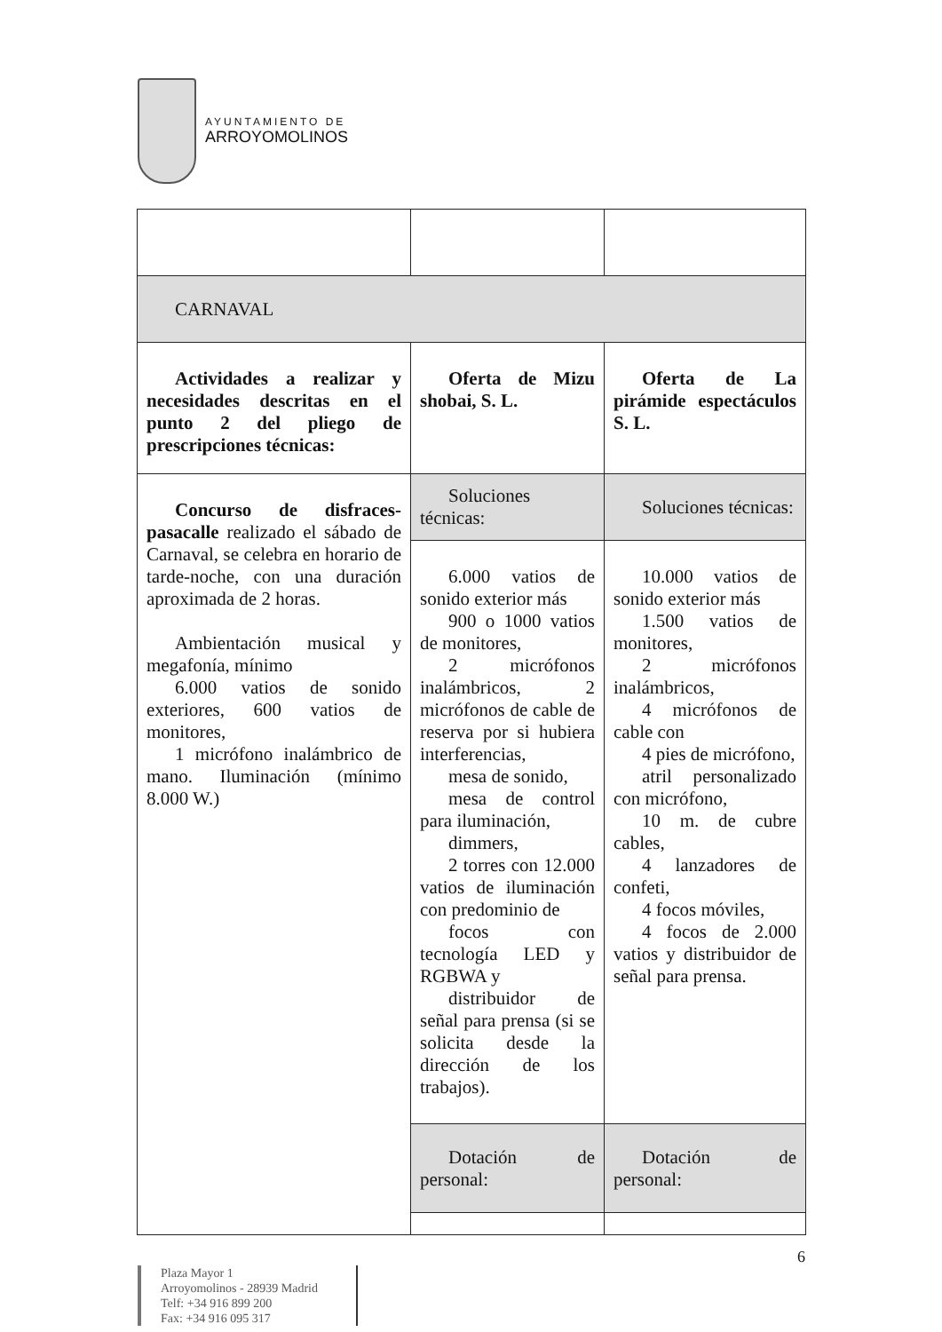AYUNTAMIENTO DE
ARROYOMOLINOS
| CARNAVAL | | |
| Actividades a realizar y necesidades descritas en el punto 2 del pliego de prescripciones técnicas: | Oferta de Mizu shobai, S. L. | Oferta de La pirámide espectáculos S. L. |
| Concurso de disfraces-pasacalle realizado el sábado de Carnaval, se celebra en horario de tarde-noche, con una duración aproximada de 2 horas. Ambientación musical y megafonía, mínimo 6.000 vatios de sonido exteriores, 600 vatios de monitores, 1 micrófono inalámbrico de mano. Iluminación (mínimo 8.000 W.) | Soluciones técnicas: | Soluciones técnicas: |
| | 6.000 vatios de sonido exterior más 900 o 1000 vatios de monitores, 2 micrófonos inalámbricos, 2 micrófonos de cable de reserva por si hubiera interferencias, mesa de sonido, mesa de control para iluminación, dimmers, 2 torres con 12.000 vatios de iluminación con predominio de focos con tecnología LED y RGBWA y distribuidor de señal para prensa (si se solicita desde la dirección de los trabajos). | 10.000 vatios de sonido exterior más 1.500 vatios de monitores, 2 micrófonos inalámbricos, 4 micrófonos de cable con 4 pies de micrófono, atril personalizado con micrófono, 10 m. de cubre cables, 4 lanzadores de confeti, 4 focos móviles, 4 focos de 2.000 vatios y distribuidor de señal para prensa. |
| | Dotación de personal: | Dotación de personal: |
6
Plaza Mayor 1
Arroyomolinos - 28939 Madrid
Telf: +34 916 899 200
Fax: +34 916 095 317